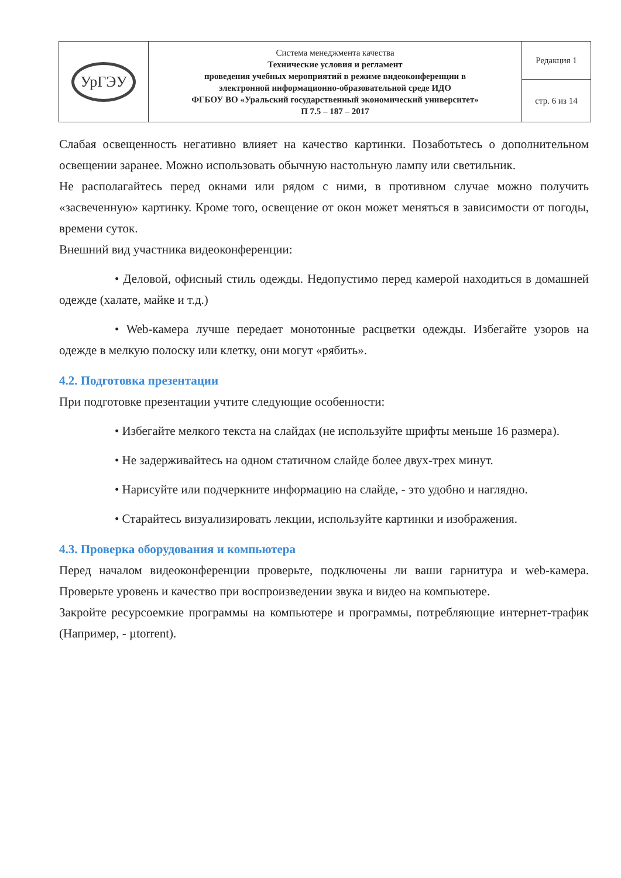| УрГЭУ | Система менеджмента качества Технические условия и регламент проведения учебных мероприятий в режиме видеоконференции в электронной информационно-образовательной среде ИДО ФГБОУ ВО «Уральский государственный экономический университет» П 7.5 – 187 – 2017 | Редакция 1 |
| | | стр. 6 из 14 |
Слабая освещенность негативно влияет на качество картинки. Позаботьтесь о дополнительном освещении заранее. Можно использовать обычную настольную лампу или светильник.
Не располагайтесь перед окнами или рядом с ними, в противном случае можно получить «засвеченную» картинку. Кроме того, освещение от окон может меняться в зависимости от погоды, времени суток.
Внешний вид участника видеоконференции:
• Деловой, офисный стиль одежды. Недопустимо перед камерой находиться в домашней одежде (халате, майке и т.д.)
• Web-камера лучше передает монотонные расцветки одежды. Избегайте узоров на одежде в мелкую полоску или клетку, они могут «рябить».
4.2. Подготовка презентации
При подготовке презентации учтите следующие особенности:
• Избегайте мелкого текста на слайдах (не используйте шрифты меньше 16 размера).
• Не задерживайтесь на одном статичном слайде более двух-трех минут.
• Нарисуйте или подчеркните информацию на слайде, - это удобно и наглядно.
• Старайтесь визуализировать лекции, используйте картинки и изображения.
4.3. Проверка оборудования и компьютера
Перед началом видеоконференции проверьте, подключены ли ваши гарнитура и web-камера. Проверьте уровень и качество при воспроизведении звука и видео на компьютере.
Закройте ресурсоемкие программы на компьютере и программы, потребляющие интернет-трафик (Например, - µtorrent).